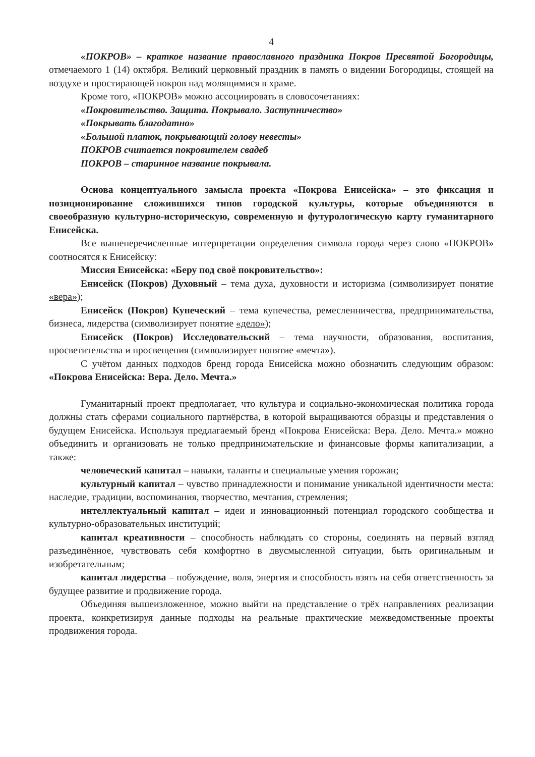4
«ПОКРОВ» – краткое название православного праздника Покров Пресвятой Богородицы, отмечаемого 1 (14) октября. Великий церковный праздник в память о видении Богородицы, стоящей на воздухе и простирающей покров над молящимися в храме.
Кроме того, «ПОКРОВ» можно ассоциировать в словосочетаниях:
«Покровительство. Защита. Покрывало. Заступничество»
«Покрывать благодатно»
«Большой платок, покрывающий голову невесты»
ПОКРОВ считается покровителем свадеб
ПОКРОВ – старинное название покрывала.
Основа концептуального замысла проекта «Покрова Енисейска» – это фиксация и позиционирование сложившихся типов городской культуры, которые объединяются в своеобразную культурно-историческую, современную и футурологическую карту гуманитарного Енисейска.
Все вышеперечисленные интерпретации определения символа города через слово «ПОКРОВ» соотносятся к Енисейску:
Миссия Енисейска: «Беру под своё покровительство»:
Енисейск (Покров) Духовный – тема духа, духовности и историзма (символизирует понятие «вера»);
Енисейск (Покров) Купеческий – тема купечества, ремесленничества, предпринимательства, бизнеса, лидерства (символизирует понятие «дело»);
Енисейск (Покров) Исследовательский – тема научности, образования, воспитания, просветительства и просвещения (символизирует понятие «мечта»).
С учётом данных подходов бренд города Енисейска можно обозначить следующим образом: «Покрова Енисейска: Вера. Дело. Мечта.»
Гуманитарный проект предполагает, что культура и социально-экономическая политика города должны стать сферами социального партнёрства, в которой выращиваются образцы и представления о будущем Енисейска. Используя предлагаемый бренд «Покрова Енисейска: Вера. Дело. Мечта.» можно объединить и организовать не только предпринимательские и финансовые формы капитализации, а также:
человеческий капитал – навыки, таланты и специальные умения горожан;
культурный капитал – чувство принадлежности и понимание уникальной идентичности места: наследие, традиции, воспоминания, творчество, мечтания, стремления;
интеллектуальный капитал – идеи и инновационный потенциал городского сообщества и культурно-образовательных институций;
капитал креативности – способность наблюдать со стороны, соединять на первый взгляд разъединённое, чувствовать себя комфортно в двусмысленной ситуации, быть оригинальным и изобретательным;
капитал лидерства – побуждение, воля, энергия и способность взять на себя ответственность за будущее развитие и продвижение города.
Объединяя вышеизложенное, можно выйти на представление о трёх направлениях реализации проекта, конкретизируя данные подходы на реальные практические межведомственные проекты продвижения города.